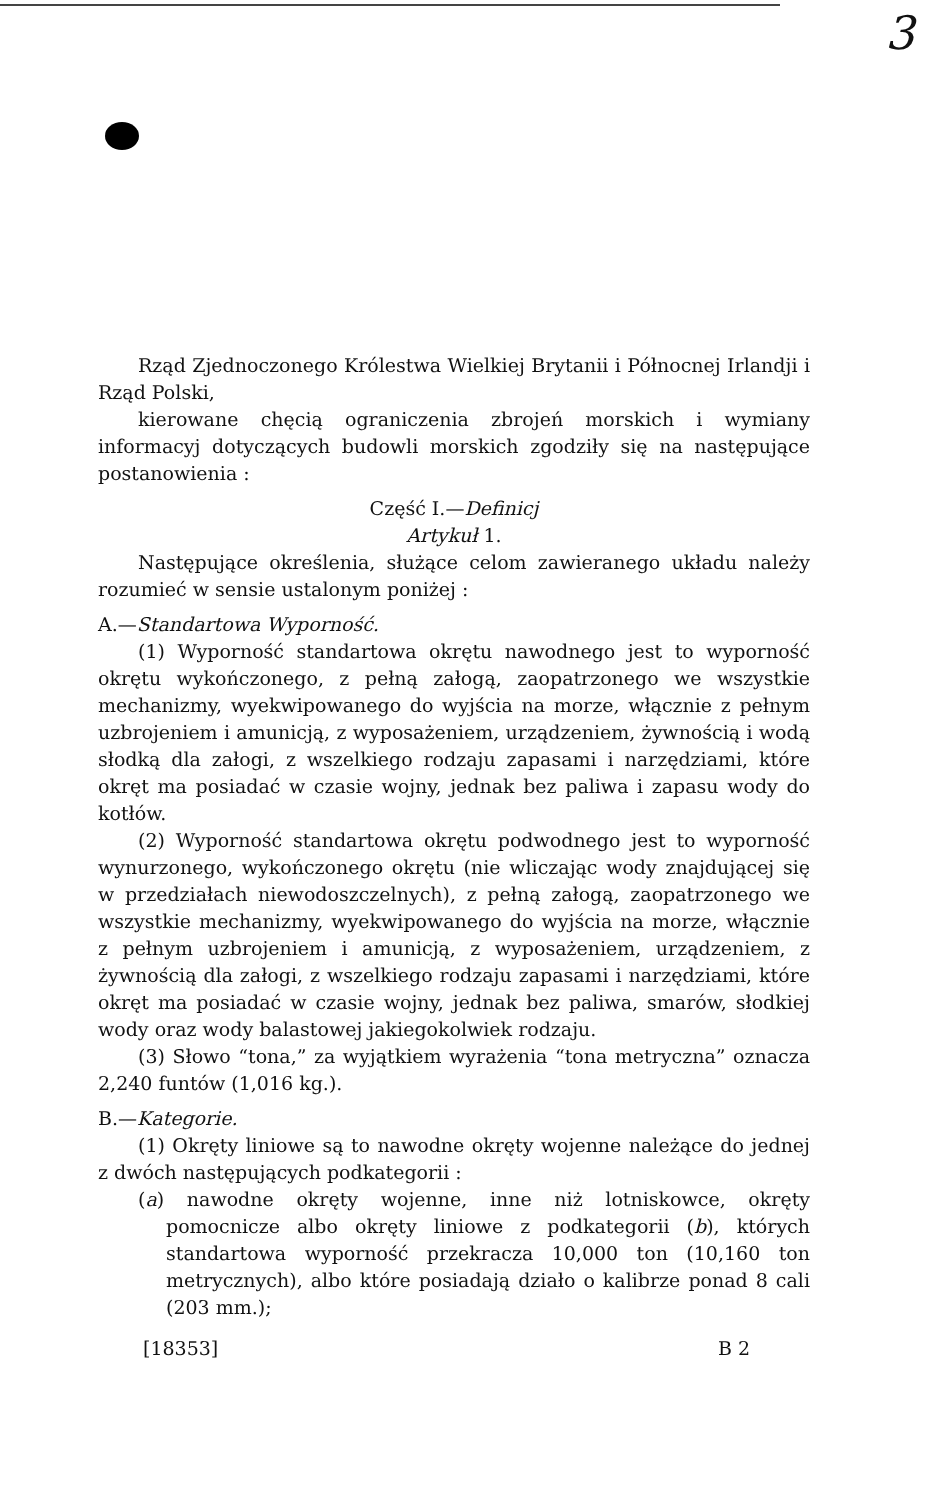3
Rząd Zjednoczonego Królestwa Wielkiej Brytanii i Północnej Irlandji i Rząd Polski,
kierowane chęcią ograniczenia zbrojeń morskich i wymiany informacyj dotyczących budowli morskich zgodziły się na następujące postanowienia :
Część I.—Definicj
Artykuł 1.
Następujące określenia, służące celom zawieranego układu należy rozumieć w sensie ustalonym poniżej :
A.—Standartowa Wyporność.
(1) Wyporność standartowa okrętu nawodnego jest to wyporność okrętu wykończonego, z pełną załogą, zaopatrzonego we wszystkie mechanizmy, wyekwipowanego do wyjścia na morze, włącznie z pełnym uzbrojeniem i amunicją, z wyposażeniem, urządzeniem, żywnością i wodą słodką dla załogi, z wszelkiego rodzaju zapasami i narzędziami, które okręt ma posiadać w czasie wojny, jednak bez paliwa i zapasu wody do kotłów.
(2) Wyporność standartowa okrętu podwodnego jest to wyporność wynurzonego, wykończonego okrętu (nie wliczając wody znajdującej się w przedziałach niewodoszczelnych), z pełną załogą, zaopatrzonego we wszystkie mechanizmy, wyekwipowanego do wyjścia na morze, włącznie z pełnym uzbrojeniem i amunicją, z wyposażeniem, urządzeniem, z żywnością dla załogi, z wszelkiego rodzaju zapasami i narzędziami, które okręt ma posiadać w czasie wojny, jednak bez paliwa, smarów, słodkiej wody oraz wody balastowej jakiegokolwiek rodzaju.
(3) Słowo “tona,” za wyjątkiem wyrażenia “tona metryczna” oznacza 2,240 funtów (1,016 kg.).
B.—Kategorie.
(1) Okręty liniowe są to nawodne okręty wojenne należące do jednej z dwóch następujących podkategorii :
(a) nawodne okręty wojenne, inne niż lotniskowce, okręty pomocnicze albo okręty liniowe z podkategorii (b), których standartowa wyporność przekracza 10,000 ton (10,160 ton metrycznych), albo które posiadają działo o kalibrze ponad 8 cali (203 mm.);
[18353] B 2